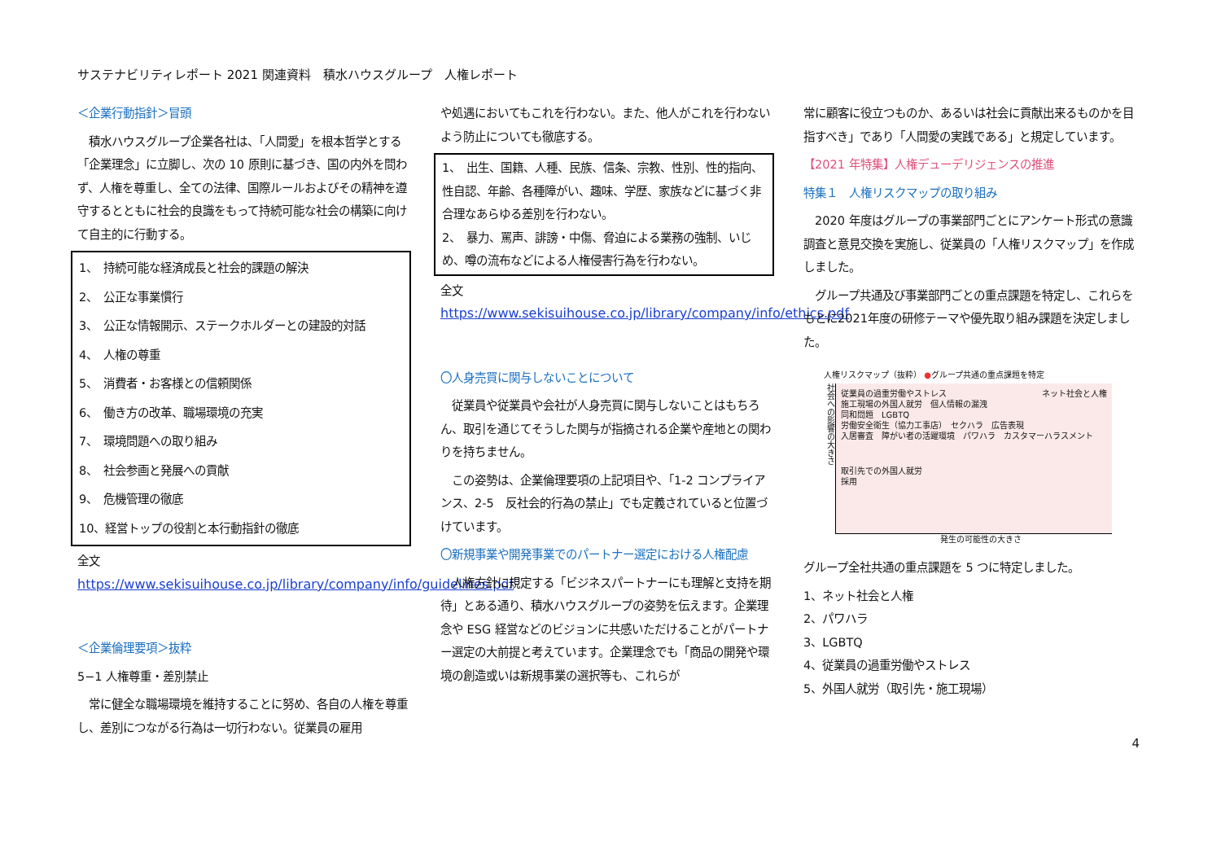サステナビリティレポート 2021 関連資料　積水ハウスグループ　人権レポート
＜企業行動指針＞冒頭
　積水ハウスグループ企業各社は、「人間愛」を根本哲学とする「企業理念」に立脚し、次の 10 原則に基づき、国の内外を問わず、人権を尊重し、全ての法律、国際ルールおよびその精神を遵守するとともに社会的良識をもって持続可能な社会の構築に向けて自主的に行動する。
1、　持続可能な経済成長と社会的課題の解決
2、　公正な事業慣行
3、　公正な情報開示、ステークホルダーとの建設的対話
4、　人権の尊重
5、　消費者・お客様との信頼関係
6、　働き方の改革、職場環境の充実
7、　環境問題への取り組み
8、　社会参画と発展への貢献
9、　危機管理の徹底
10、経営トップの役割と本行動指針の徹底
全文
https://www.sekisuihouse.co.jp/library/company/info/guidelines.pdf
＜企業倫理要項＞抜粋
5−1 人権尊重・差別禁止
　常に健全な職場環境を維持することに努め、各自の人権を尊重し、差別につながる行為は一切行わない。従業員の雇用
や処遇においてもこれを行わない。また、他人がこれを行わないよう防止についても徹底する。
1、　出生、国籍、人種、民族、信条、宗教、性別、性的指向、性自認、年齢、各種障がい、趣味、学歴、家族などに基づく非合理なあらゆる差別を行わない。
2、　暴力、罵声、誹謗・中傷、脅迫による業務の強制、いじめ、噂の流布などによる人権侵害行為を行わない。
全文
https://www.sekisuihouse.co.jp/library/company/info/ethics.pdf
〇人身売買に関与しないことについて
　従業員や従業員や会社が人身売買に関与しないことはもちろん、取引を通じてそうした関与が指摘される企業や産地との関わりを持ちません。
　この姿勢は、企業倫理要項の上記項目や、「1-2 コンプライアンス、2-5　反社会的行為の禁止」でも定義されていると位置づけています。
〇新規事業や開発事業でのパートナー選定における人権配慮
　人権方針に規定する「ビジネスパートナーにも理解と支持を期待」とある通り、積水ハウスグループの姿勢を伝えます。企業理念や ESG 経営などのビジョンに共感いただけることがパートナー選定の大前提と考えています。企業理念でも「商品の開発や環境の創造或いは新規事業の選択等も、これらが
常に顧客に役立つものか、あるいは社会に貢献出来るものかを目指すべき」であり「人間愛の実践である」と規定しています。
【2021 年特集】人権デューデリジェンスの推進
特集１　人権リスクマップの取り組み
　2020 年度はグループの事業部門ごとにアンケート形式の意識調査と意見交換を実施し、従業員の「人権リスクマップ」を作成しました。
　グループ共通及び事業部門ごとの重点課題を特定し、これらをもとに2021年度の研修テーマや優先取り組み課題を決定しました。
人権リスクマップ（抜粋） ●グループ共通の重点課題を特定
社会への影響の大きさ
従業員の過重労働やストレス ネット社会と人権
施工現場の外国人就労　個人情報の漏洩
同和問題　LGBTQ
労働安全衛生（協力工事店）　セクハラ　広告表現
入居審査　障がい者の活躍環境　パワハラ　カスタマーハラスメント
取引先での外国人就労
採用
発生の可能性の大きさ
グループ全社共通の重点課題を 5 つに特定しました。
1、ネット社会と人権
2、パワハラ
3、LGBTQ
4、従業員の過重労働やストレス
5、外国人就労（取引先・施工現場）
4